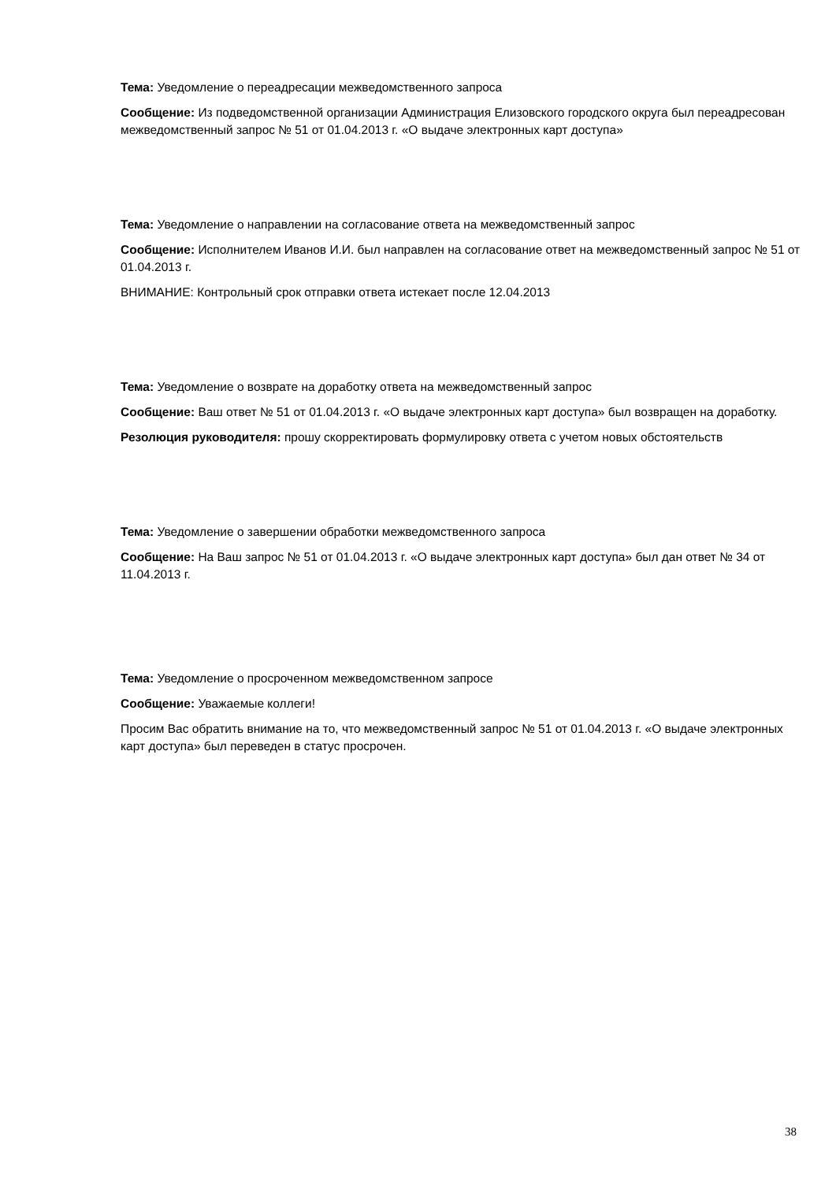Тема: Уведомление о переадресации межведомственного запроса
Сообщение: Из подведомственной организации Администрация Елизовского городского округа был переадресован межведомственный запрос № 51 от 01.04.2013 г. «О выдаче электронных карт доступа»
Тема: Уведомление о направлении на согласование ответа на межведомственный запрос
Сообщение: Исполнителем Иванов И.И. был направлен на согласование ответ на межведомственный запрос № 51 от 01.04.2013 г.
ВНИМАНИЕ: Контрольный срок отправки ответа истекает после 12.04.2013
Тема: Уведомление о возврате на доработку ответа на межведомственный запрос
Сообщение: Ваш ответ № 51 от 01.04.2013 г. «О выдаче электронных карт доступа» был возвращен на доработку.
Резолюция руководителя: прошу скорректировать формулировку ответа с учетом новых обстоятельств
Тема: Уведомление о завершении обработки межведомственного запроса
Сообщение: На Ваш запрос № 51 от 01.04.2013 г. «О выдаче электронных карт доступа» был дан ответ № 34 от 11.04.2013 г.
Тема: Уведомление о просроченном межведомственном запросе
Сообщение: Уважаемые коллеги!
Просим Вас обратить внимание на то, что межведомственный запрос № 51 от 01.04.2013 г. «О выдаче электронных карт доступа» был переведен в статус просрочен.
38